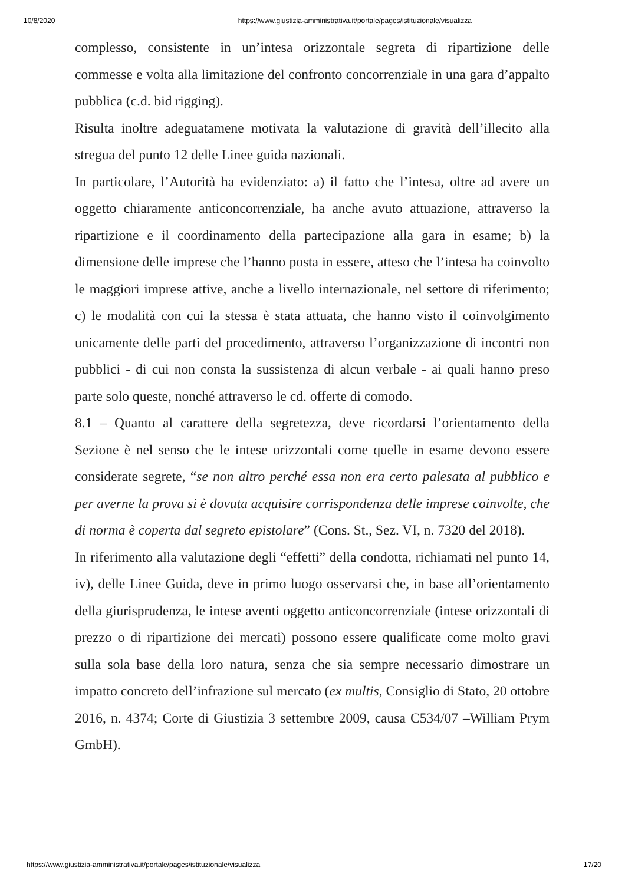10/8/2020 https://www.giustizia-amministrativa.it/portale/pages/istituzionale/visualizza
complesso, consistente in un’intesa orizzontale segreta di ripartizione delle commesse e volta alla limitazione del confronto concorrenziale in una gara d’appalto pubblica (c.d. bid rigging).
Risulta inoltre adeguatamene motivata la valutazione di gravità dell’illecito alla stregua del punto 12 delle Linee guida nazionali.
In particolare, l’Autorità ha evidenziato: a) il fatto che l’intesa, oltre ad avere un oggetto chiaramente anticoncorrenziale, ha anche avuto attuazione, attraverso la ripartizione e il coordinamento della partecipazione alla gara in esame; b) la dimensione delle imprese che l’hanno posta in essere, atteso che l’intesa ha coinvolto le maggiori imprese attive, anche a livello internazionale, nel settore di riferimento; c) le modalità con cui la stessa è stata attuata, che hanno visto il coinvolgimento unicamente delle parti del procedimento, attraverso l’organizzazione di incontri non pubblici - di cui non consta la sussistenza di alcun verbale - ai quali hanno preso parte solo queste, nonché attraverso le cd. offerte di comodo.
8.1 – Quanto al carattere della segretezza, deve ricordarsi l’orientamento della Sezione è nel senso che le intese orizzontali come quelle in esame devono essere considerate segrete, “se non altro perché essa non era certo palesata al pubblico e per averne la prova si è dovuta acquisire corrispondenza delle imprese coinvolte, che di norma è coperta dal segreto epistolare” (Cons. St., Sez. VI, n. 7320 del 2018).
In riferimento alla valutazione degli “effetti” della condotta, richiamati nel punto 14, iv), delle Linee Guida, deve in primo luogo osservarsi che, in base all’orientamento della giurisprudenza, le intese aventi oggetto anticoncorrenziale (intese orizzontali di prezzo o di ripartizione dei mercati) possono essere qualificate come molto gravi sulla sola base della loro natura, senza che sia sempre necessario dimostrare un impatto concreto dell’infrazione sul mercato (ex multis, Consiglio di Stato, 20 ottobre 2016, n. 4374; Corte di Giustizia 3 settembre 2009, causa C534/07 –William Prym GmbH).
https://www.giustizia-amministrativa.it/portale/pages/istituzionale/visualizza 17/20